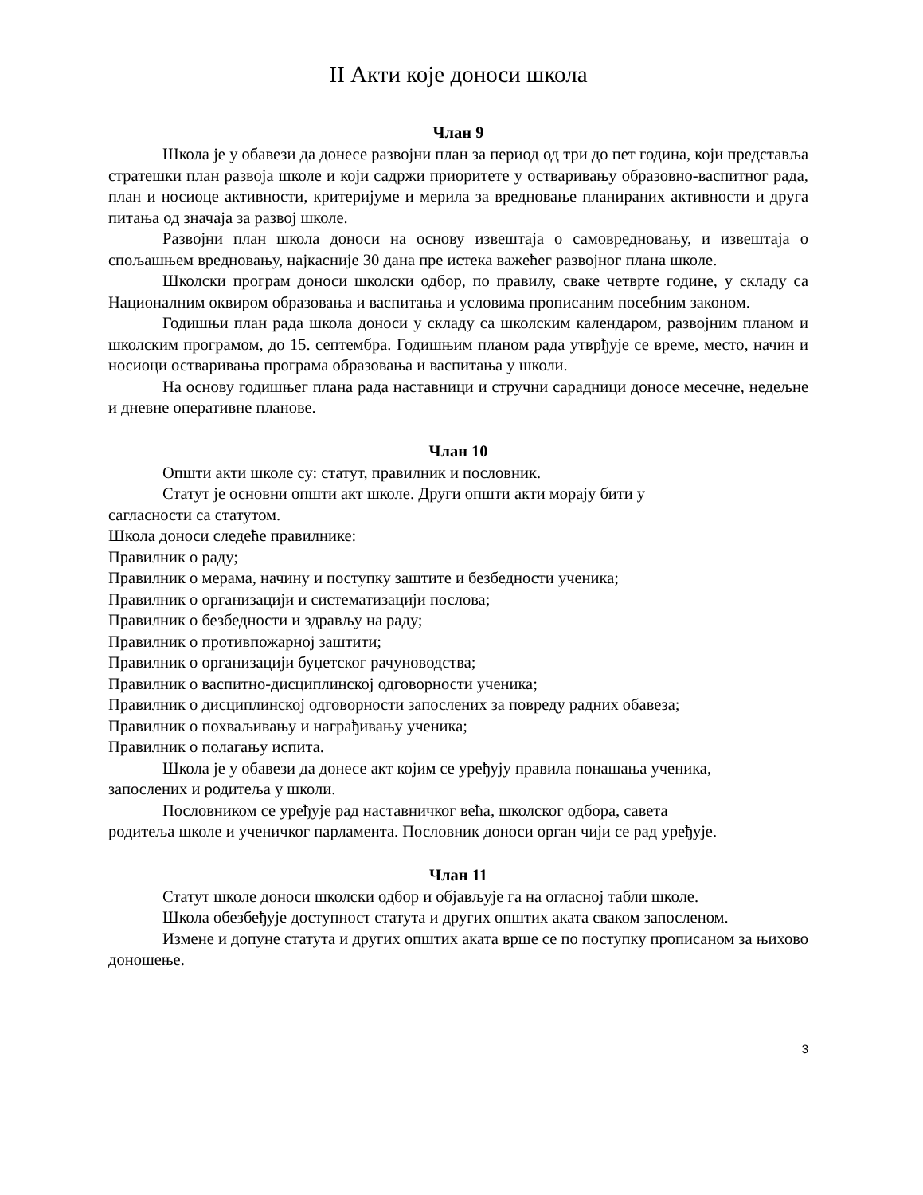II Акти које доноси школа
Члан 9
Школа је у обавези да донесе развојни план за период од три до пет година, који представља стратешки план развоја школе и који садржи приоритете у остваривању образовно-васпитног рада, план и носиоце активности, критеријуме и мерила за вредновање планираних активности и друга питања од значаја за развој школе.
Развојни план школа доноси на основу извештаја о самовредновању, и извештаја о спољашњем вредновању, најкасније 30 дана пре истека важећег развојног плана школе.
Школски програм доноси школски одбор, по правилу, сваке четврте године, у складу са Националним оквиром образовања и васпитања и условима прописаним посебним законом.
Годишњи план рада школа доноси у складу са школским календаром, развојним планом и школским програмом, до 15. септембра. Годишњим планом рада утврђује се време, место, начин и носиоци остваривања програма образовања и васпитања у школи.
На основу годишњег плана рада наставници и стручни сарадници доносе месечне, недељне и дневне оперативне планове.
Члан 10
Општи акти школе су: статут, правилник и пословник.
Статут је основни општи акт школе. Други општи акти морају бити у
сагласности са статутом.
Школа доноси следеће правилнике:
Правилник о раду;
Правилник о мерама, начину и поступку заштите и безбедности ученика;
Правилник о организацији и систематизацији послова;
Правилник о безбедности и здрављу на раду;
Правилник о противпожарној заштити;
Правилник о организацији буџетског рачуноводства;
Правилник о васпитно-дисциплинској одговорности ученика;
Правилник о дисциплинској одговорности запослених за повреду радних обавеза;
Правилник о похваљивању и награђивању ученика;
Правилник о полагању испита.
Школа је у обавези да донесе акт којим се уређују правила понашања ученика,
запослених и родитеља у школи.
Пословником се уређује рад наставничког већа, школског одбора, савета
родитеља школе и ученичког парламента. Пословник доноси орган чији се рад уређује.
Члан 11
Статут школе доноси школски одбор и објављује га на огласној табли школе.
Школа обезбеђује доступност статута и других општих аката сваком запосленом.
Измене и допуне статута и других општих аката врше се по поступку прописаном за њихово доношење.
3